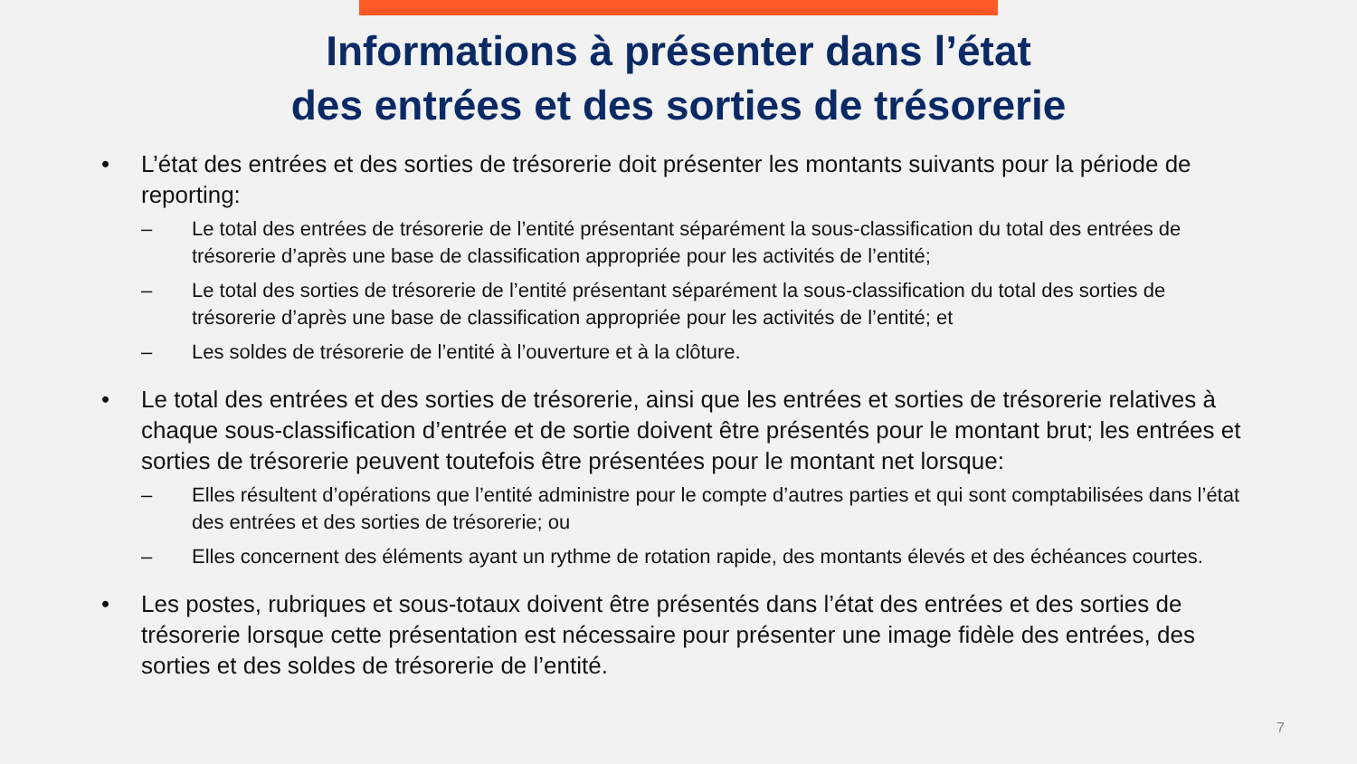Informations à présenter dans l’état
des entrées et des sorties de trésorerie
• L’état des entrées et des sorties de trésorerie doit présenter les montants suivants pour la période de reporting:
– Le total des entrées de trésorerie de l’entité présentant séparément la sous-classification du total des entrées de trésorerie d’après une base de classification appropriée pour les activités de l’entité;
– Le total des sorties de trésorerie de l’entité présentant séparément la sous-classification du total des sorties de trésorerie d’après une base de classification appropriée pour les activités de l’entité; et
– Les soldes de trésorerie de l’entité à l’ouverture et à la clôture.
• Le total des entrées et des sorties de trésorerie, ainsi que les entrées et sorties de trésorerie relatives à chaque sous-classification d’entrée et de sortie doivent être présentés pour le montant brut; les entrées et sorties de trésorerie peuvent toutefois être présentées pour le montant net lorsque:
– Elles résultent d’opérations que l’entité administre pour le compte d’autres parties et qui sont comptabilisées dans l’état des entrées et des sorties de trésorerie; ou
– Elles concernent des éléments ayant un rythme de rotation rapide, des montants élevés et des échéances courtes.
• Les postes, rubriques et sous-totaux doivent être présentés dans l’état des entrées et des sorties de trésorerie lorsque cette présentation est nécessaire pour présenter une image fidèle des entrées, des sorties et des soldes de trésorerie de l’entité.
7